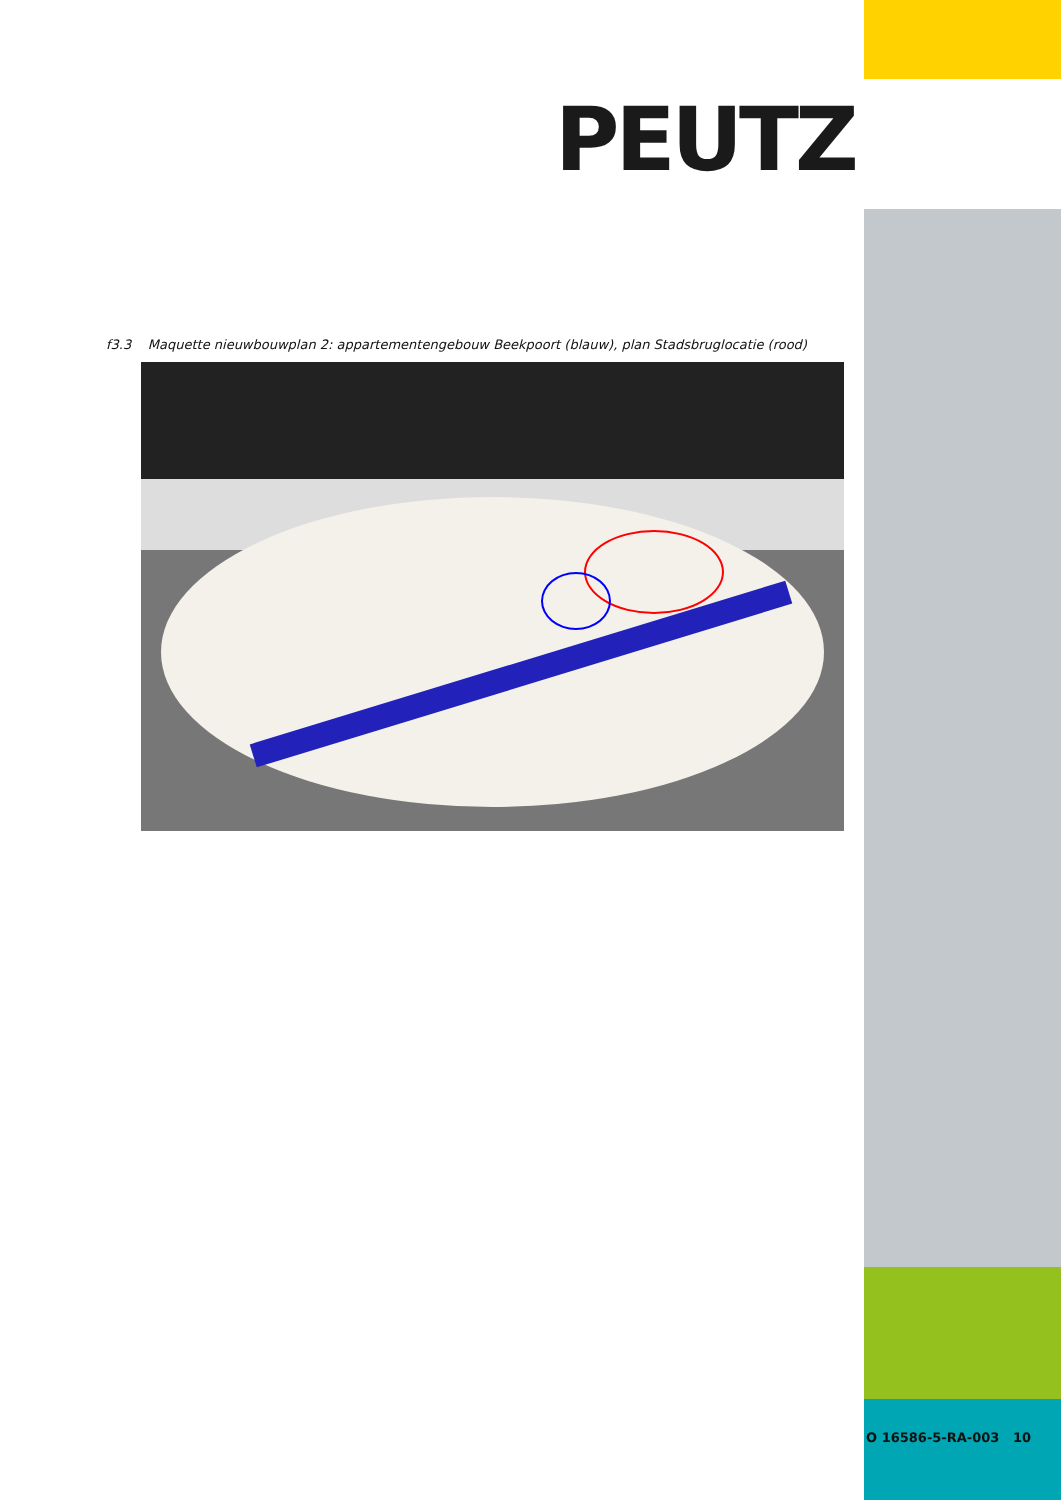PEUTZ
f3.3 Maquette nieuwbouwplan 2: appartementengebouw Beekpoort (blauw), plan Stadsbruglocatie (rood)
O 16586-5-RA-003 10